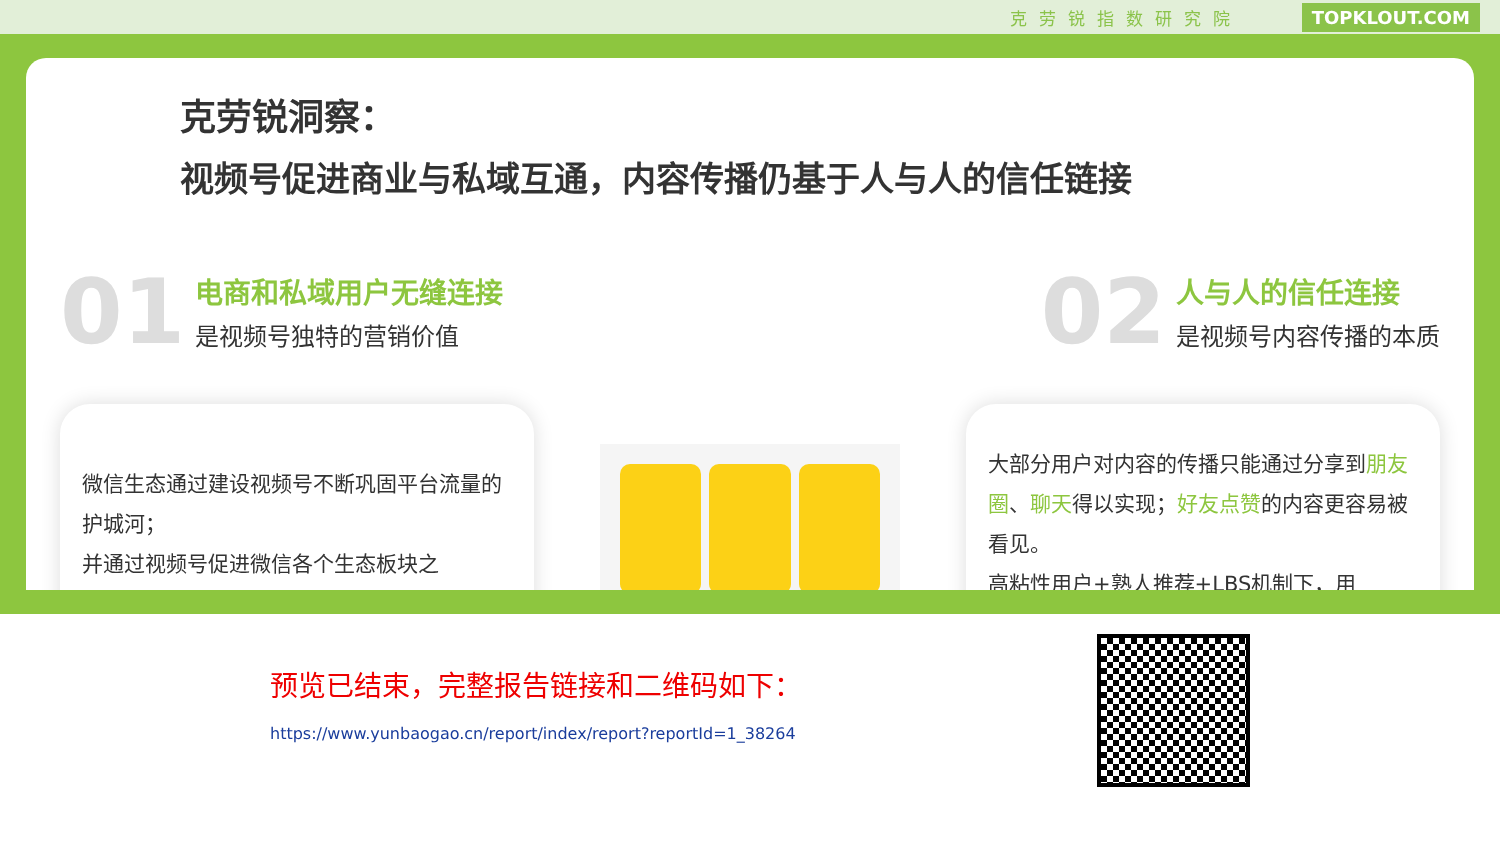克劳锐指数研究院 TOPKLOUT.COM
克劳锐洞察：
视频号促进商业与私域互通，内容传播仍基于人与人的信任链接
01
电商和私域用户无缝连接
是视频号独特的营销价值
02
人与人的信任连接
是视频号内容传播的本质
微信生态通过建设视频号不断巩固平台流量的护城河；
并通过视频号促进微信各个生态板块之
大部分用户对内容的传播只能通过分享到朋友圈、聊天得以实现；好友点赞的内容更容易被看见。
高粘性用户+熟人推荐+LBS机制下，用
预览已结束，完整报告链接和二维码如下：
https://www.yunbaogao.cn/report/index/report?reportId=1_38264